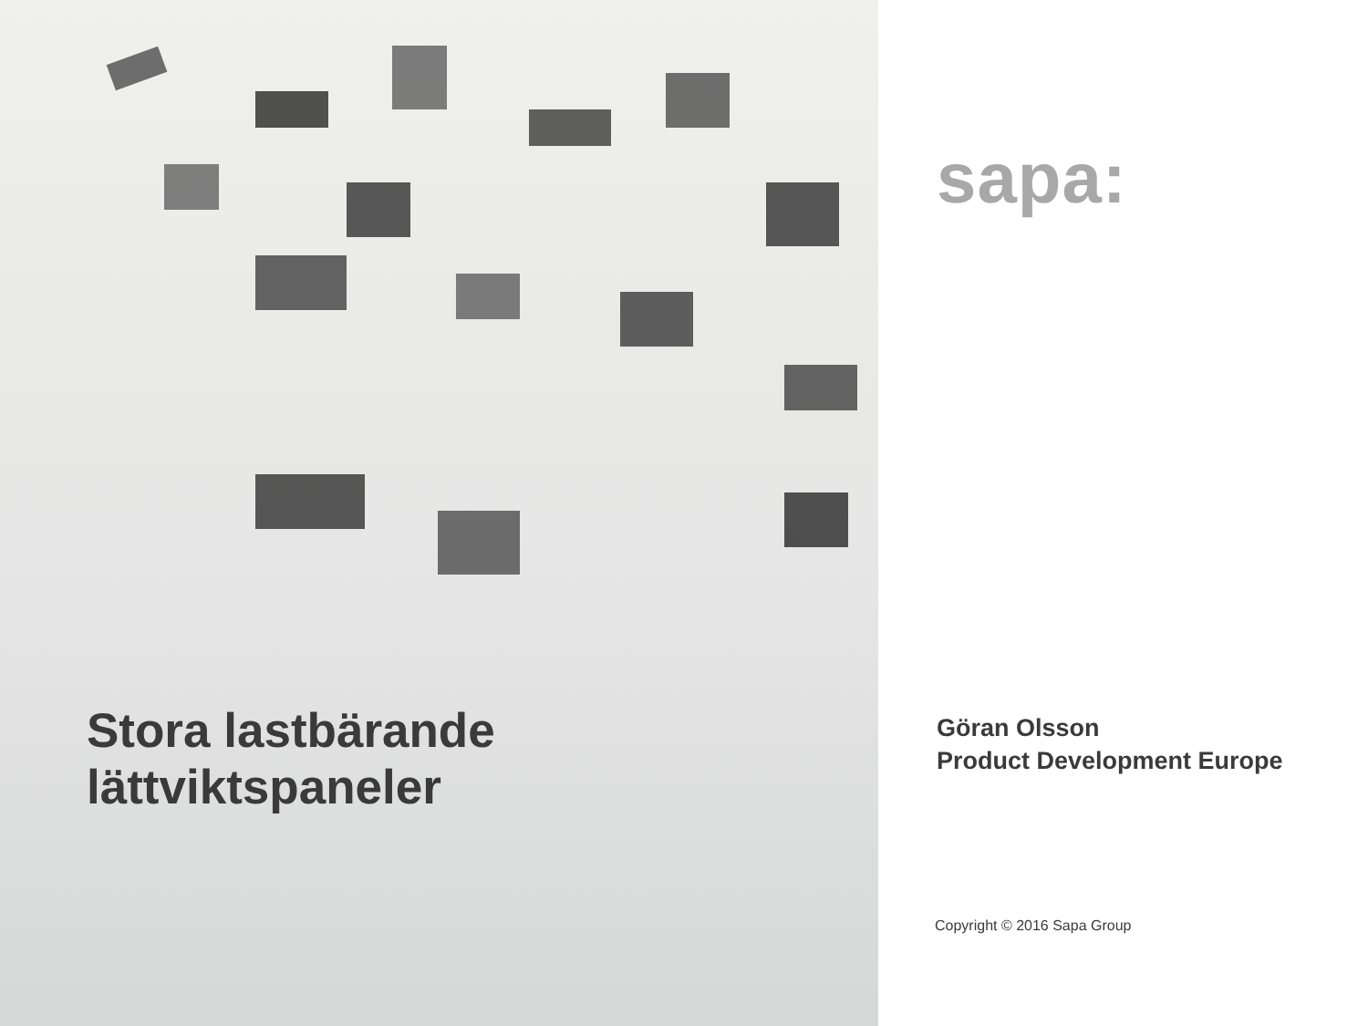Stora lastbärande
lättviktspaneler
sapa:
Göran Olsson
Product Development Europe
Copyright © 2016 Sapa Group